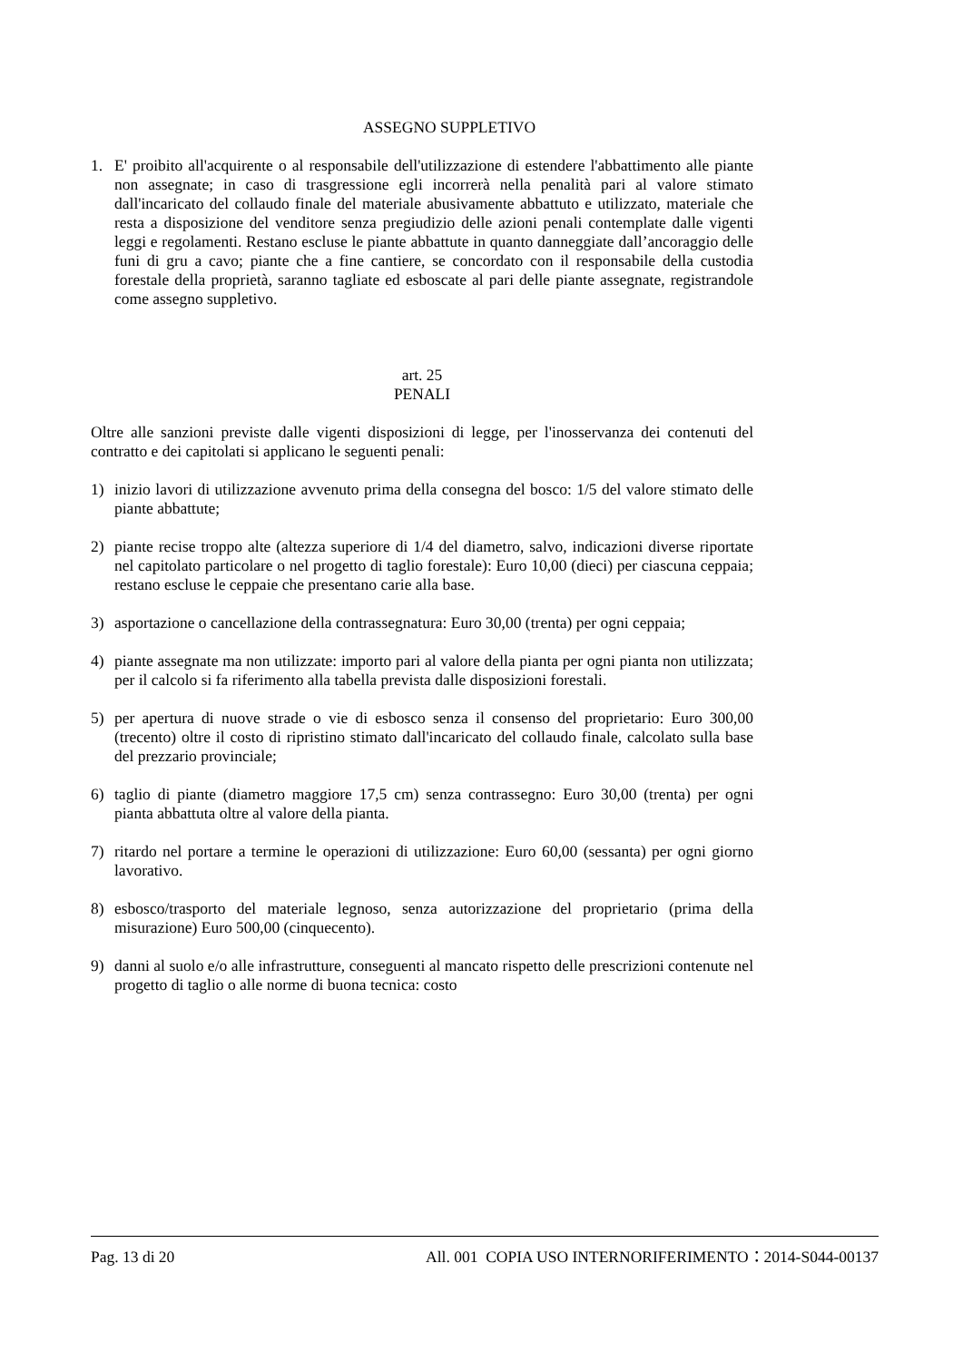ASSEGNO SUPPLETIVO
1. E' proibito all'acquirente o al responsabile dell'utilizzazione di estendere l'abbattimento alle piante non assegnate; in caso di trasgressione egli incorrerà nella penalità pari al valore stimato dall'incaricato del collaudo finale del materiale abusivamente abbattuto e utilizzato, materiale che resta a disposizione del venditore senza pregiudizio delle azioni penali contemplate dalle vigenti leggi e regolamenti. Restano escluse le piante abbattute in quanto danneggiate dall’ancoraggio delle funi di gru a cavo; piante che a fine cantiere, se concordato con il responsabile della custodia forestale della proprietà, saranno tagliate ed esboscate al pari delle piante assegnate, registrandole come assegno suppletivo.
art. 25
PENALI
Oltre alle sanzioni previste dalle vigenti disposizioni di legge, per l'inosservanza dei contenuti del contratto e dei capitolati si applicano le seguenti penali:
1) inizio lavori di utilizzazione avvenuto prima della consegna del bosco: 1/5 del valore stimato delle piante abbattute;
2) piante recise troppo alte (altezza superiore di 1/4 del diametro, salvo, indicazioni diverse riportate nel capitolato particolare o nel progetto di taglio forestale): Euro 10,00 (dieci) per ciascuna ceppaia; restano escluse le ceppaie che presentano carie alla base.
3) asportazione o cancellazione della contrassegnatura: Euro 30,00 (trenta) per ogni ceppaia;
4) piante assegnate ma non utilizzate: importo pari al valore della pianta per ogni pianta non utilizzata; per il calcolo si fa riferimento alla tabella prevista dalle disposizioni forestali.
5) per apertura di nuove strade o vie di esbosco senza il consenso del proprietario: Euro 300,00 (trecento) oltre il costo di ripristino stimato dall'incaricato del collaudo finale, calcolato sulla base del prezzario provinciale;
6) taglio di piante (diametro maggiore 17,5 cm) senza contrassegno: Euro 30,00 (trenta) per ogni pianta abbattuta oltre al valore della pianta.
7) ritardo nel portare a termine le operazioni di utilizzazione: Euro 60,00 (sessanta) per ogni giorno lavorativo.
8) esbosco/trasporto del materiale legnoso, senza autorizzazione del proprietario (prima della misurazione) Euro 500,00 (cinquecento).
9) danni al suolo e/o alle infrastrutture, conseguenti al mancato rispetto delle prescrizioni contenute nel progetto di taglio o alle norme di buona tecnica: costo
Pag. 13 di 20 All. 001 COPIA USO INTERNORIFERIMENTO：2014-S044-00137